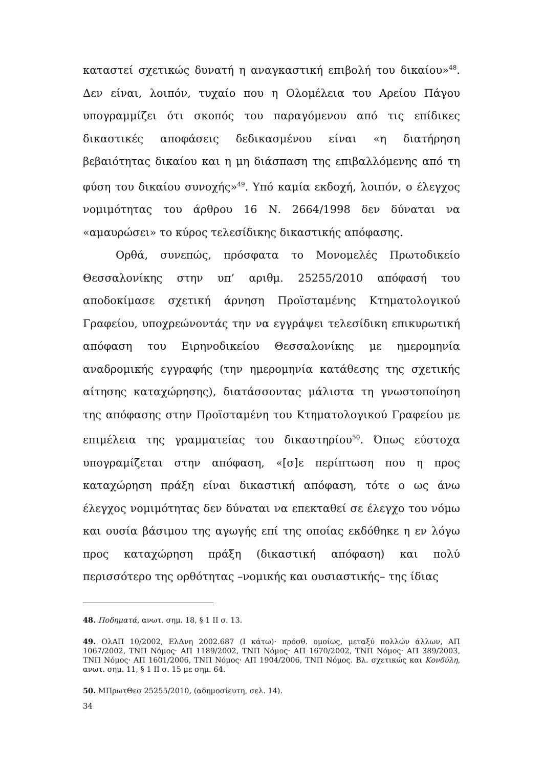καταστεί σχετικώς δυνατή η αναγκαστική επιβολή του δικαίου»<sup>48</sup>. Δεν είναι, λοιπόν, τυχαίο που η Ολομέλεια του Αρείου Πάγου υπογραμμίζει ότι σκοπός του παραγόμενου από τις επίδικες δικαστικές αποφάσεις δεδικασμένου είναι «η διατήρηση βεβαιότητας δικαίου και η μη διάσπαση της επιβαλλόμενης από τη φύση του δικαίου συνοχής»<sup>49</sup>. Υπό καμία εκδοχή, λοιπόν, ο έλεγχος νομιμότητας του άρθρου 16 Ν. 2664/1998 δεν δύναται να «αμαυρώσει» το κύρος τελεσίδικης δικαστικής απόφασης.
Ορθά, συνεπώς, πρόσφατα το Μονομελές Πρωτοδικείο Θεσσαλονίκης στην υπ’ αριθμ. 25255/2010 απόφασή του αποδοκίμασε σχετική άρνηση Προϊσταμένης Κτηματολογικού Γραφείου, υποχρεώνοντάς την να εγγράψει τελεσίδικη επικυρωτική απόφαση του Ειρηνοδικείου Θεσσαλονίκης με ημερομηνία αναδρομικής εγγραφής (την ημερομηνία κατάθεσης της σχετικής αίτησης καταχώρησης), διατάσσοντας μάλιστα τη γνωστοποίηση της απόφασης στην Προϊσταμένη του Κτηματολογικού Γραφείου με επιμέλεια της γραμματείας του δικαστηρίου<sup>50</sup>. Όπως εύστοχα υπογραμίζεται στην απόφαση, «[σ]ε περίπτωση που η προς καταχώρηση πράξη είναι δικαστική απόφαση, τότε ο ως άνω έλεγχος νομιμότητας δεν δύναται να επεκταθεί σε έλεγχο του νόμω και ουσία βάσιμου της αγωγής επί της οποίας εκδόθηκε η εν λόγω προς καταχώρηση πράξη (δικαστική απόφαση) και πολύ περισσότερο της ορθότητας –νομικής και ουσιαστικής– της ίδιας
48. Ποδηματά, ανωτ. σημ. 18, § 1 ΙΙ σ. 13.
49. ΟλΑΠ 10/2002, ΕλΔνη 2002.687 (Ι κάτω)· πρόσθ. ομοίως, μεταξύ πολλών άλλων, ΑΠ 1067/2002, ΤΝΠ Νόμος· ΑΠ 1189/2002, ΤΝΠ Νόμος· ΑΠ 1670/2002, ΤΝΠ Νόμος· ΑΠ 389/2003, ΤΝΠ Νόμος· ΑΠ 1601/2006, ΤΝΠ Νόμος· ΑΠ 1904/2006, ΤΝΠ Νόμος. Βλ. σχετικώς και Κονδύλη, ανωτ. σημ. 11, § 1 ΙΙ σ. 15 με σημ. 64.
50. ΜΠρωτΘεσ 25255/2010, (αδημοσίευτη, σελ. 14).
34